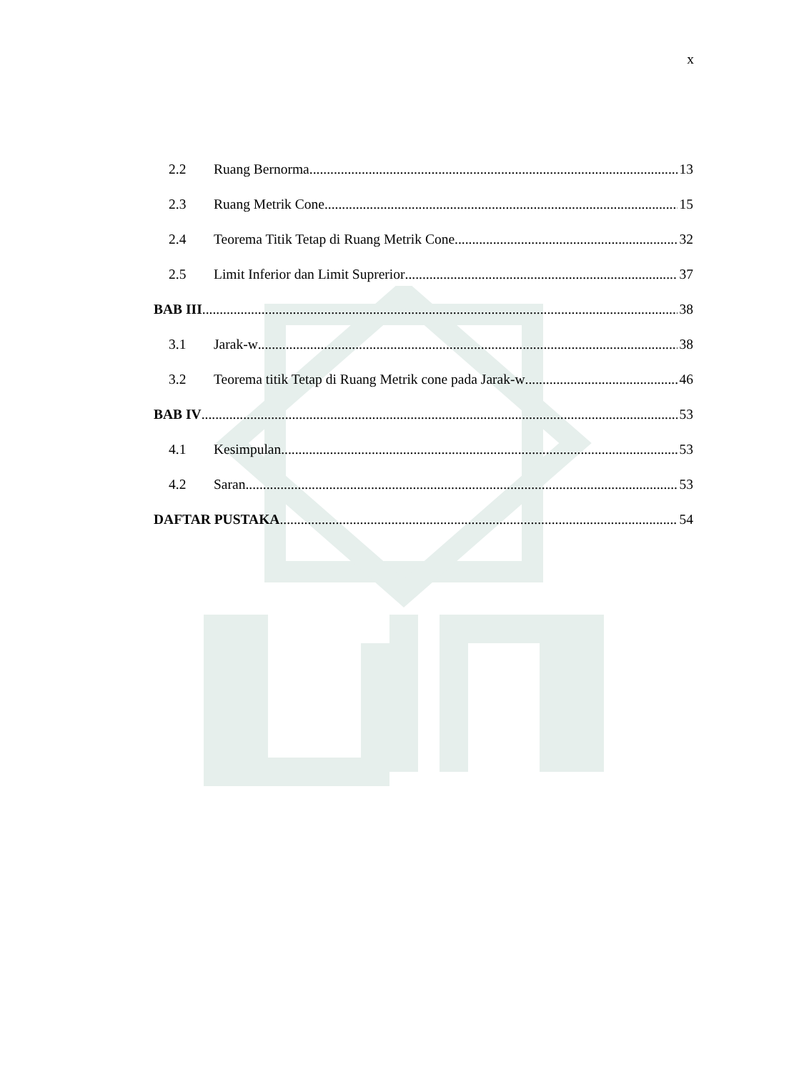x
2.2 Ruang Bernorma 13
2.3 Ruang Metrik Cone 15
2.4 Teorema Titik Tetap di Ruang Metrik Cone 32
2.5 Limit Inferior dan Limit Suprerior 37
BAB III 38
3.1 Jarak-w 38
3.2 Teorema titik Tetap di Ruang Metrik cone pada Jarak-w 46
BAB IV 53
4.1 Kesimpulan 53
4.2 Saran 53
DAFTAR PUSTAKA 54